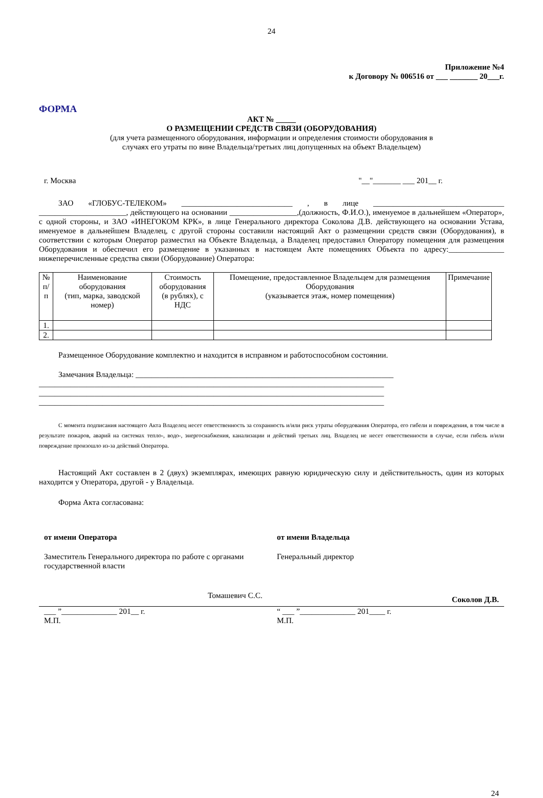24
Приложение №4
к Договору № 006516 от ___ _______ 20___г.
ФОРМА
АКТ № _____
О РАЗМЕЩЕНИИ СРЕДСТВ СВЯЗИ (ОБОРУДОВАНИЯ)
(для учета размещенного оборудования, информации и определения стоимости оборудования в
случаях его утраты по вине Владельца/третьих лиц допущенных на объект Владельцем)
г. Москва "__"_______ ___ 201__ г.
ЗАО «ГЛОБУС-ТЕЛЕКОМ» ____________________________ , в лице _________________________________ ______________________, действующего на основании _________________,(должность, Ф.И.О.), именуемое в дальнейшем «Оператор», с одной стороны, и ЗАО «ИНЕГОКОМ КРК», в лице Генерального директора Соколова Д.В. действующего на основании Устава, именуемое в дальнейшем Владелец, с другой стороны составили настоящий Акт о размещении средств связи (Оборудования), в соответствии с которым Оператор разместил на Объекте Владельца, а Владелец предоставил Оператору помещения для размещения Оборудования и обеспечил его размещение в указанных в настоящем Акте помещениях Объекта по адресу:______________ нижеперечисленные средства связи (Оборудование) Оператора:
| № п/п | Наименование оборудования (тип, марка, заводской номер) | Стоимость оборудования (в рублях), с НДС | Помещение, предоставленное Владельцем для размещения Оборудования (указывается этаж, номер помещения) | Примечание |
| --- | --- | --- | --- | --- |
| 1. | | | | |
| 2. | | | | |
Размещенное Оборудование комплектно и находится в исправном и работоспособном состоянии.
Замечания Владельца: _________________________________________________________________
_______________________________________________________________________________________
_______________________________________________________________________________________
_______________________________________________________________________________________
С момента подписания настоящего Акта Владелец несет ответственность за сохранность и/или риск утраты оборудования Оператора, его гибели и повреждения, в том числе в результате пожаров, аварий на системах тепло-, водо-, энергоснабжения, канализации и действий третьих лиц. Владелец не несет ответственности в случае, если гибель и/или повреждение произошло из-за действий Оператора.
Настоящий Акт составлен в 2 (двух) экземплярах, имеющих равную юридическую силу и действительность, один из которых находится у Оператора, другой - у Владельца.
Форма Акта согласована:
от имени Оператора
Заместитель Генерального директора по работе с органами государственной власти
от имени Владельца
Генеральный директор
Томашевич С.С. Соколов Д.В.
___ ”______________ 201__ г.
М.П.
“ ___ ”______________ 201____ г.
М.П.
24